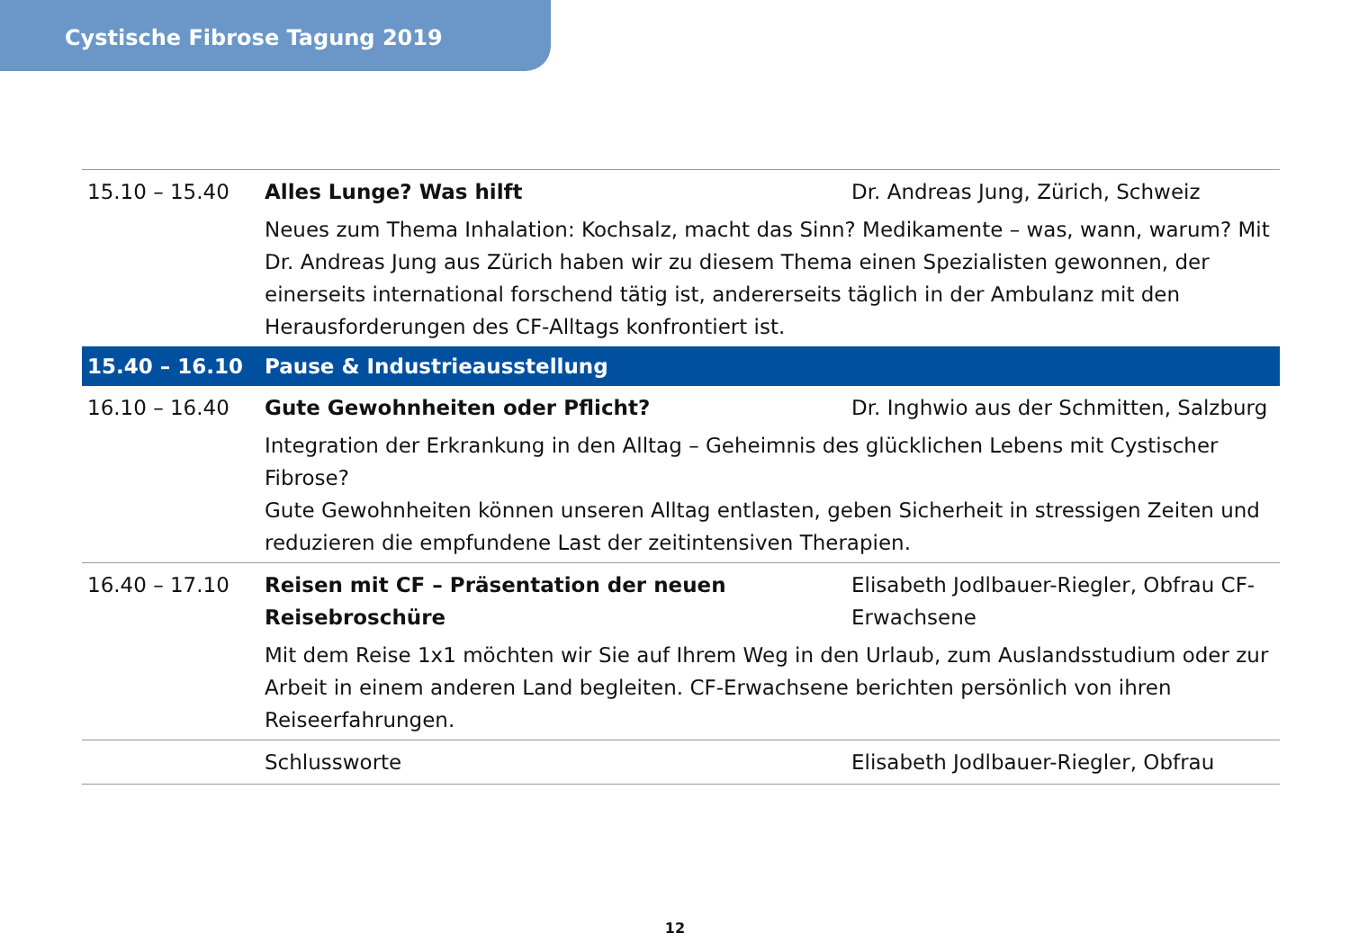Cystische Fibrose Tagung 2019
| 15.10 – 15.40 | Alles Lunge? Was hilft | Dr. Andreas Jung, Zürich, Schweiz |
| | Neues zum Thema Inhalation: Kochsalz, macht das Sinn? Medikamente – was, wann, warum? Mit Dr. Andreas Jung aus Zürich haben wir zu diesem Thema einen Spezialisten gewonnen, der einerseits international forschend tätig ist, andererseits täglich in der Ambulanz mit den Herausforderungen des CF-Alltags konfrontiert ist. | |
| 15.40 – 16.10 | Pause & Industrieausstellung | |
| 16.10 – 16.40 | Gute Gewohnheiten oder Pflicht? | Dr. Inghwio aus der Schmitten, Salzburg |
| | Integration der Erkrankung in den Alltag – Geheimnis des glücklichen Lebens mit Cystischer Fibrose? Gute Gewohnheiten können unseren Alltag entlasten, geben Sicherheit in stressigen Zeiten und reduzieren die empfundene Last der zeitintensiven Therapien. | |
| 16.40 – 17.10 | Reisen mit CF – Präsentation der neuen Reisebroschüre | Elisabeth Jodlbauer-Riegler, Obfrau CF-Erwachsene |
| | Mit dem Reise 1x1 möchten wir Sie auf Ihrem Weg in den Urlaub, zum Auslandsstudium oder zur Arbeit in einem anderen Land begleiten. CF-Erwachsene berichten persönlich von ihren Reiseerfahrungen. | |
| | Schlussworte | Elisabeth Jodlbauer-Riegler, Obfrau |
12